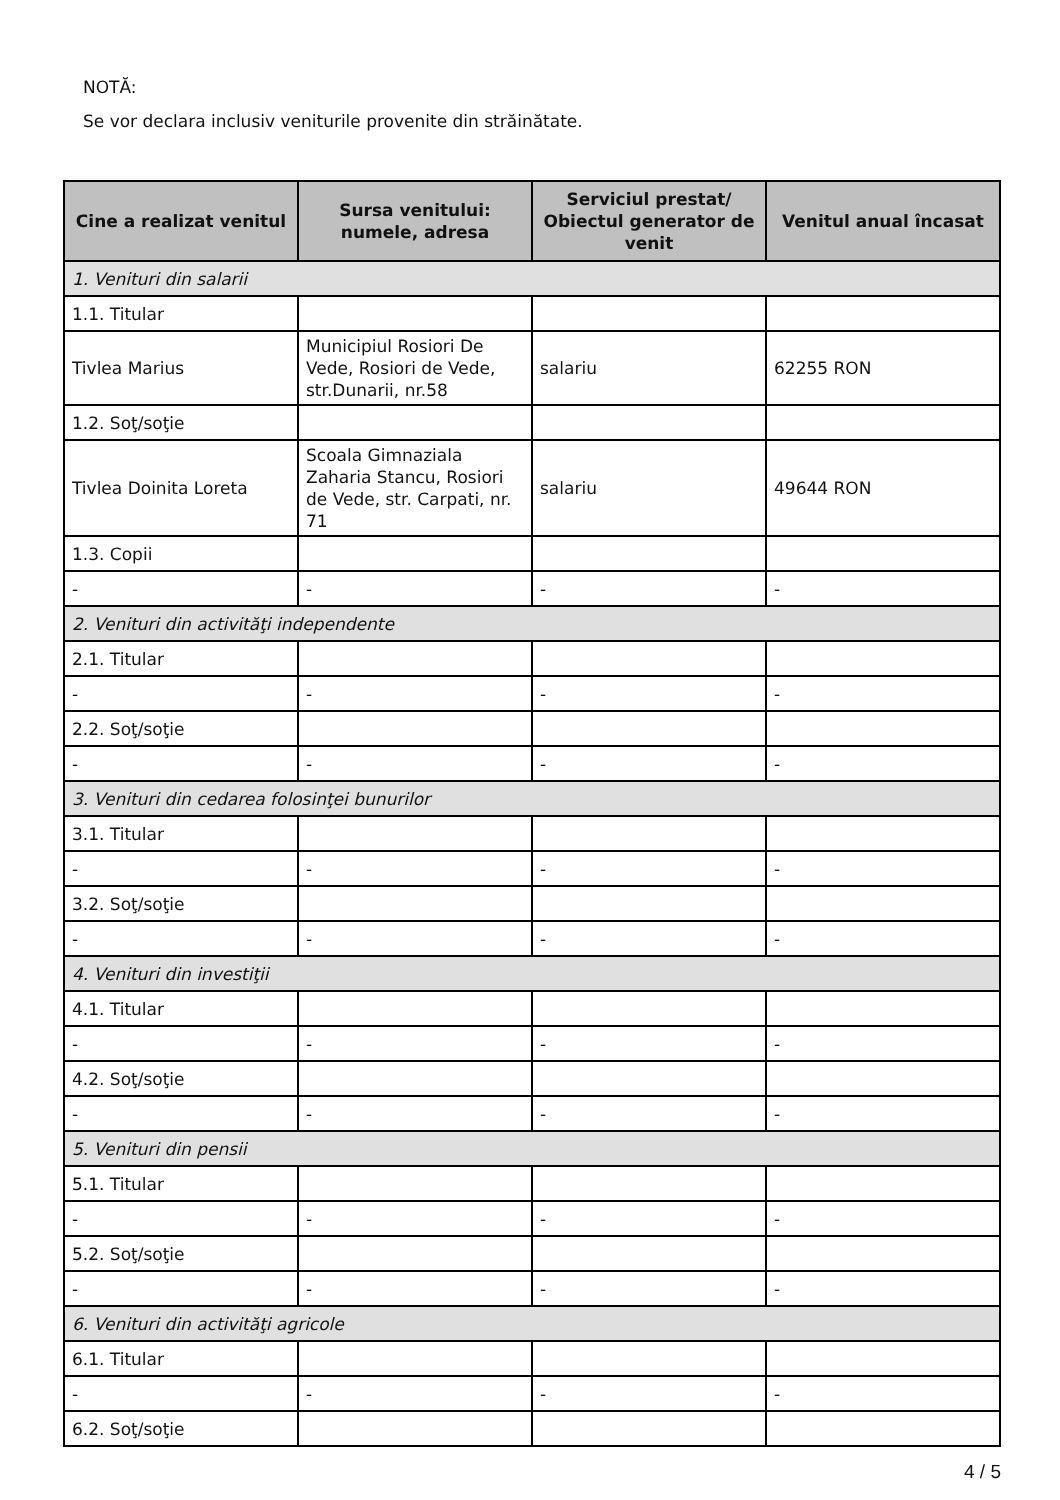NOTĂ:
Se vor declara inclusiv veniturile provenite din străinătate.
| Cine a realizat venitul | Sursa venitului: numele, adresa | Serviciul prestat/ Obiectul generator de venit | Venitul anual încasat |
| --- | --- | --- | --- |
| 1. Venituri din salarii | | | |
| 1.1. Titular | | | |
| Tivlea Marius | Municipiul Rosiori De Vede, Rosiori de Vede, str.Dunarii, nr.58 | salariu | 62255 RON |
| 1.2. Soţ/soţie | | | |
| Tivlea Doinita Loreta | Scoala Gimnaziala Zaharia Stancu, Rosiori de Vede, str. Carpati, nr. 71 | salariu | 49644 RON |
| 1.3. Copii | | | |
| - | - | - | - |
| 2. Venituri din activităţi independente | | | |
| 2.1. Titular | | | |
| - | - | - | - |
| 2.2. Soţ/soţie | | | |
| - | - | - | - |
| 3. Venituri din cedarea folosinţei bunurilor | | | |
| 3.1. Titular | | | |
| - | - | - | - |
| 3.2. Soţ/soţie | | | |
| - | - | - | - |
| 4. Venituri din investiţii | | | |
| 4.1. Titular | | | |
| - | - | - | - |
| 4.2. Soţ/soţie | | | |
| - | - | - | - |
| 5. Venituri din pensii | | | |
| 5.1. Titular | | | |
| - | - | - | - |
| 5.2. Soţ/soţie | | | |
| - | - | - | - |
| 6. Venituri din activităţi agricole | | | |
| 6.1. Titular | | | |
| - | - | - | - |
| 6.2. Soţ/soţie | | | |
4 / 5